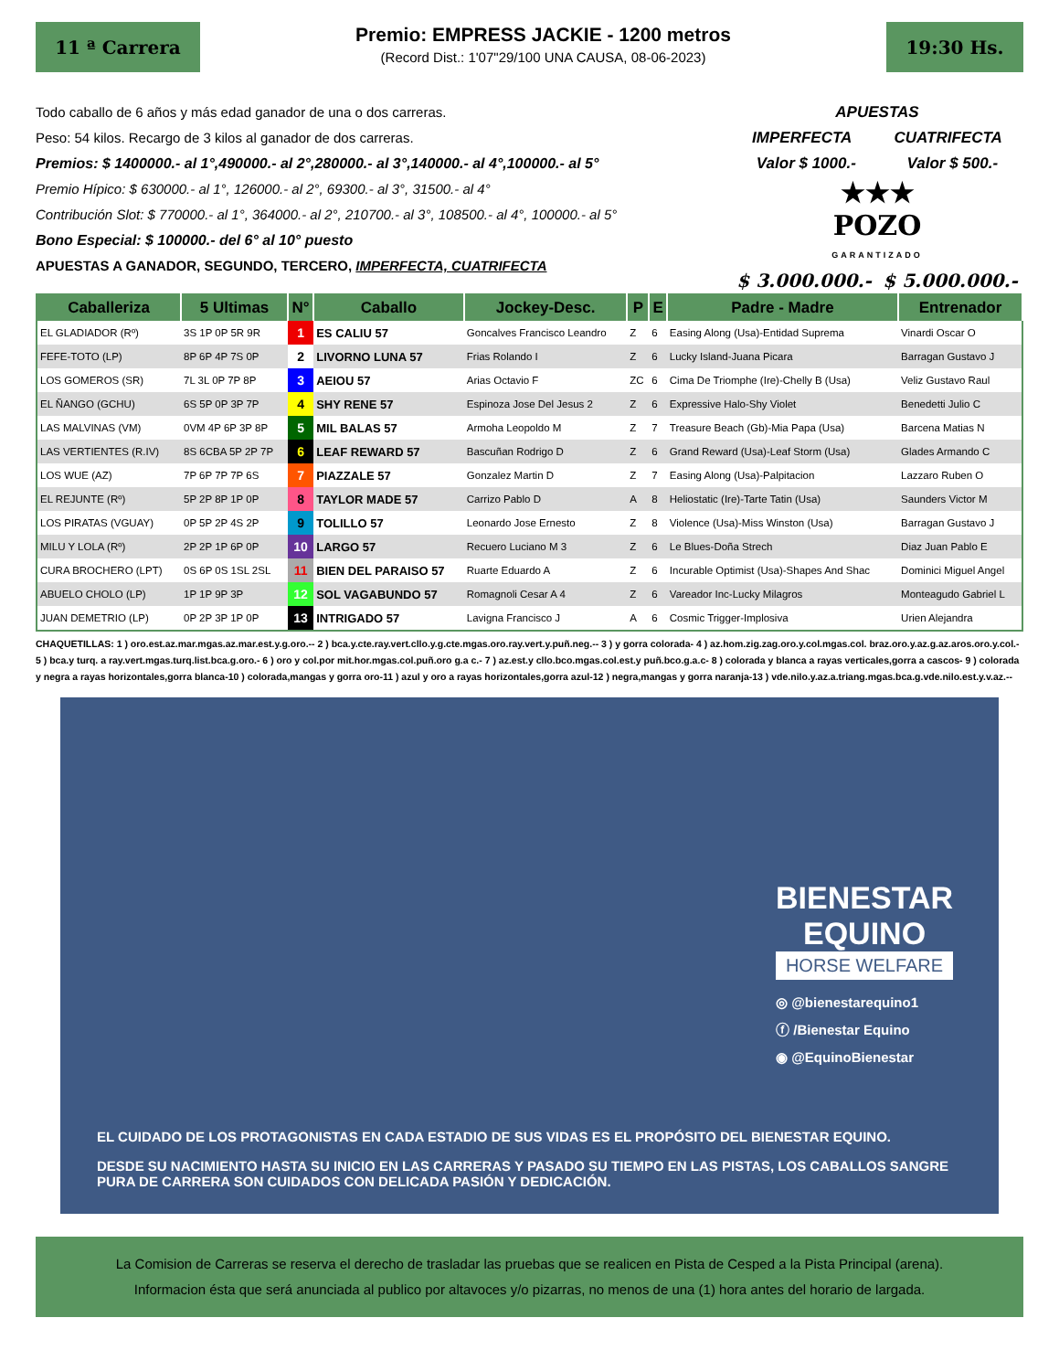11 ª Carrera
Premio: EMPRESS JACKIE - 1200 metros
(Record Dist.: 1'07"29/100 UNA CAUSA, 08-06-2023)
19:30 Hs.
Todo caballo de 6 años y más edad ganador de una o dos carreras.
Peso: 54 kilos. Recargo de 3 kilos al ganador de dos carreras.
Premios: $ 1400000.- al 1°,490000.- al 2°,280000.- al 3°,140000.- al 4°,100000.- al 5°
Premio Hípico: $ 630000.- al 1°, 126000.- al 2°, 69300.- al 3°, 31500.- al 4°
Contribución Slot: $ 770000.- al 1°, 364000.- al 2°, 210700.- al 3°, 108500.- al 4°, 100000.- al 5°
Bono Especial: $ 100000.- del 6° al 10° puesto
APUESTAS A GANADOR, SEGUNDO, TERCERO, IMPERFECTA, CUATRIFECTA
APUESTAS
IMPERFECTA CUATRIFECTA
Valor $ 1000.- Valor $ 500.-
★★★
POZO
GARANTIZADO
$ 3.000.000.- $ 5.000.000.-
| Caballeriza | 5 Ultimas | N° | Caballo | Jockey-Desc. | P | E | Padre - Madre | Entrenador |
| --- | --- | --- | --- | --- | --- | --- | --- | --- |
| EL GLADIADOR (Rº) | 3S 1P 0P 5R 9R | 1 | ES CALIU 57 | Goncalves Francisco Leandro | Z | 6 | Easing Along (Usa)-Entidad Suprema | Vinardi Oscar O |
| FEFE-TOTO (LP) | 8P 6P 4P 7S 0P | 2 | LIVORNO LUNA 57 | Frias Rolando I | Z | 6 | Lucky Island-Juana Picara | Barragan Gustavo J |
| LOS GOMEROS (SR) | 7L 3L 0P 7P 8P | 3 | AEIOU 57 | Arias Octavio F | ZC | 6 | Cima De Triomphe (Ire)-Chelly B (Usa) | Veliz Gustavo Raul |
| EL ÑANGO (GCHU) | 6S 5P 0P 3P 7P | 4 | SHY RENE 57 | Espinoza Jose Del Jesus 2 | Z | 6 | Expressive Halo-Shy Violet | Benedetti Julio C |
| LAS MALVINAS (VM) | 0VM 4P 6P 3P 8P | 5 | MIL BALAS 57 | Armoha Leopoldo M | Z | 7 | Treasure Beach (Gb)-Mia Papa (Usa) | Barcena Matias N |
| LAS VERTIENTES (R.IV) | 8S 6CBA 5P 2P 7P | 6 | LEAF REWARD 57 | Bascuñan Rodrigo D | Z | 6 | Grand Reward (Usa)-Leaf Storm (Usa) | Glades Armando C |
| LOS WUE (AZ) | 7P 6P 7P 7P 6S | 7 | PIAZZALE 57 | Gonzalez Martin D | Z | 7 | Easing Along (Usa)-Palpitacion | Lazzaro Ruben O |
| EL REJUNTE (Rº) | 5P 2P 8P 1P 0P | 8 | TAYLOR MADE 57 | Carrizo Pablo D | A | 8 | Heliostatic (Ire)-Tarte Tatin (Usa) | Saunders Victor M |
| LOS PIRATAS (VGUAY) | 0P 5P 2P 4S 2P | 9 | TOLILLO 57 | Leonardo Jose Ernesto | Z | 8 | Violence (Usa)-Miss Winston (Usa) | Barragan Gustavo J |
| MILU Y LOLA (Rº) | 2P 2P 1P 6P 0P | 10 | LARGO 57 | Recuero Luciano M 3 | Z | 6 | Le Blues-Doña Strech | Diaz Juan Pablo E |
| CURA BROCHERO (LPT) | 0S 6P 0S 1SL 2SL | 11 | BIEN DEL PARAISO 57 | Ruarte Eduardo A | Z | 6 | Incurable Optimist (Usa)-Shapes And Shac | Dominici Miguel Angel |
| ABUELO CHOLO (LP) | 1P 1P 9P 3P | 12 | SOL VAGABUNDO 57 | Romagnoli Cesar A 4 | Z | 6 | Vareador Inc-Lucky Milagros | Monteagudo Gabriel L |
| JUAN DEMETRIO (LP) | 0P 2P 3P 1P 0P | 13 | INTRIGADO 57 | Lavigna Francisco J | A | 6 | Cosmic Trigger-Implosiva | Urien Alejandra |
CHAQUETILLAS: 1 ) oro.est.az.mar.mgas.az.mar.est.y.g.oro.-- 2 ) bca.y.cte.ray.vert.cllo.y.g.cte.mgas.oro.ray.vert.y.puñ.neg.-- 3 ) y gorra colorada- 4 ) az.hom.zig.zag.oro.y.col.mgas.col. braz.oro.y.az.g.az.aros.oro.y.col.- 5 ) bca.y turq. a ray.vert.mgas.turq.list.bca.g.oro.- 6 ) oro y col.por mit.hor.mgas.col.puñ.oro g.a c.- 7 ) az.est.y cllo.bco.mgas.col.est.y puñ.bco.g.a.c- 8 ) colorada y blanca a rayas verticales,gorra a cascos- 9 ) colorada y negra a rayas horizontales,gorra blanca-10 ) colorada,mangas y gorra oro-11 ) azul y oro a rayas horizontales,gorra azul-12 ) negra,mangas y gorra naranja-13 ) vde.nilo.y.az.a.triang.mgas.bca.g.vde.nilo.est.y.v.az.--
BIENESTAR
EQUINO
HORSE WELFARE
◎ @bienestarequino1
ⓕ /Bienestar Equino
◉ @EquinoBienestar
EL CUIDADO DE LOS PROTAGONISTAS EN CADA ESTADIO DE SUS VIDAS ES EL PROPÓSITO DEL BIENESTAR EQUINO.
DESDE SU NACIMIENTO HASTA SU INICIO EN LAS CARRERAS Y PASADO SU TIEMPO EN LAS PISTAS, LOS CABALLOS SANGRE PURA DE CARRERA SON CUIDADOS CON DELICADA PASIÓN Y DEDICACIÓN.
La Comision de Carreras se reserva el derecho de trasladar las pruebas que se realicen en Pista de Cesped a la Pista Principal (arena).
Informacion ésta que será anunciada al publico por altavoces y/o pizarras, no menos de una (1) hora antes del horario de largada.